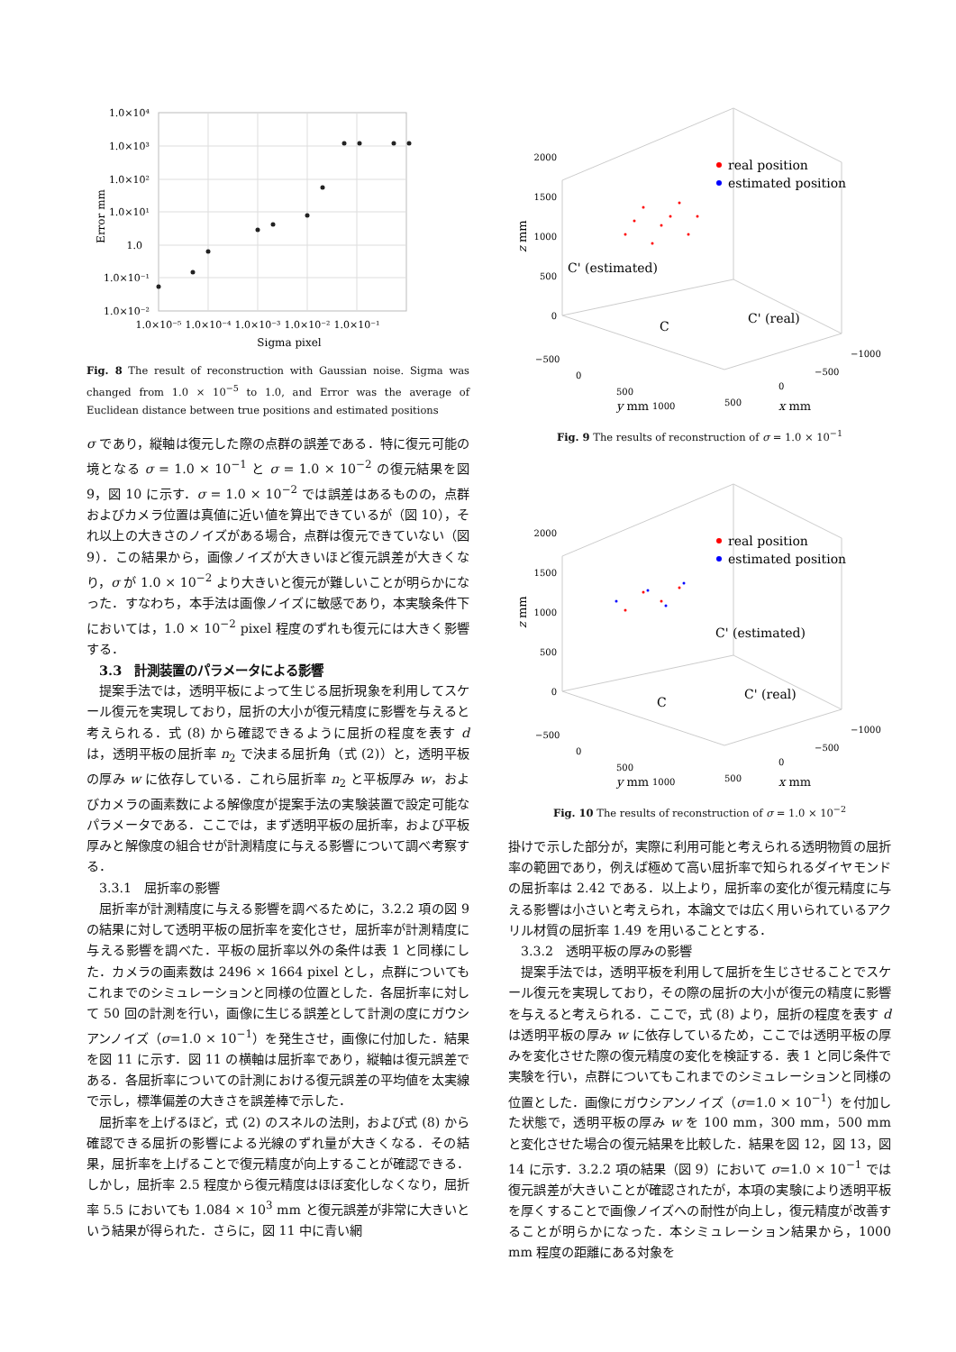1.0×10⁴
1.0×10³
1.0×10²
1.0×10¹
1.0
1.0×10⁻¹
1.0×10⁻²
1.0×10⁻⁵
1.0×10⁻⁴
1.0×10⁻³
1.0×10⁻²
1.0×10⁻¹
Sigma pixel
Error mm
Fig. 8 The result of reconstruction with Gaussian noise. Sigma was changed from 1.0 × 10<sup>−5</sup> to 1.0, and Error was the average of Euclidean distance between true positions and estimated positions
σ であり，縦軸は復元した際の点群の誤差である．特に復元可能の境となる σ = 1.0 × 10<sup>−1</sup> と σ = 1.0 × 10<sup>−2</sup> の復元結果を図 9，図 10 に示す．σ = 1.0 × 10<sup>−2</sup> では誤差はあるものの，点群およびカメラ位置は真値に近い値を算出できているが（図 10），それ以上の大きさのノイズがある場合，点群は復元できていない（図 9）．この結果から，画像ノイズが大きいほど復元誤差が大きくなり，σ が 1.0 × 10<sup>−2</sup> より大きいと復元が難しいことが明らかになった．すなわち，本手法は画像ノイズに敏感であり，本実験条件下においては，1.0 × 10<sup>−2</sup> pixel 程度のずれも復元には大きく影響する．
3.3　計測装置のパラメータによる影響
提案手法では，透明平板によって生じる屈折現象を利用してスケール復元を実現しており，屈折の大小が復元精度に影響を与えると考えられる．式 (8) から確認できるように屈折の程度を表す d は，透明平板の屈折率 n<sub>2</sub> で決まる屈折角（式 (2)）と，透明平板の厚み w に依存している．これら屈折率 n<sub>2</sub> と平板厚み w，およびカメラの画素数による解像度が提案手法の実験装置で設定可能なパラメータである．ここでは，まず透明平板の屈折率，および平板厚みと解像度の組合せが計測精度に与える影響について調べ考察する．
3.3.1　屈折率の影響
屈折率が計測精度に与える影響を調べるために，3.2.2 項の図 9 の結果に対して透明平板の屈折率を変化させ，屈折率が計測精度に与える影響を調べた．平板の屈折率以外の条件は表 1 と同様にした．カメラの画素数は 2496 × 1664 pixel とし，点群についてもこれまでのシミュレーションと同様の位置とした．各屈折率に対して 50 回の計測を行い，画像に生じる誤差として計測の度にガウシアンノイズ（σ=1.0 × 10<sup>−1</sup>）を発生させ，画像に付加した．結果を図 11 に示す．図 11 の横軸は屈折率であり，縦軸は復元誤差である．各屈折率についての計測における復元誤差の平均値を太実線で示し，標準偏差の大きさを誤差棒で示した．
屈折率を上げるほど，式 (2) のスネルの法則，および式 (8) から確認できる屈折の影響による光線のずれ量が大きくなる．その結果，屈折率を上げることで復元精度が向上することが確認できる．しかし，屈折率 2.5 程度から復元精度はほぼ変化しなくなり，屈折率 5.5 においても 1.084 × 10<sup>3</sup> mm と復元誤差が非常に大きいという結果が得られた．さらに，図 11 中に青い網
real position
estimated position
C' (estimated)
C
C' (real)
2000
1500
1000
500
0
−500
0
500
1000
−1000
−500
0
500
y mm
x mm
z mm
Fig. 9 The results of reconstruction of σ = 1.0 × 10<sup>−1</sup>
real position
estimated position
C' (estimated)
C
C' (real)
2000
1500
1000
500
0
−500
0
500
1000
−1000
−500
0
500
y mm
x mm
z mm
Fig. 10 The results of reconstruction of σ = 1.0 × 10<sup>−2</sup>
掛けで示した部分が，実際に利用可能と考えられる透明物質の屈折率の範囲であり，例えば極めて高い屈折率で知られるダイヤモンドの屈折率は 2.42 である．以上より，屈折率の変化が復元精度に与える影響は小さいと考えられ，本論文では広く用いられているアクリル材質の屈折率 1.49 を用いることとする．
3.3.2　透明平板の厚みの影響
提案手法では，透明平板を利用して屈折を生じさせることでスケール復元を実現しており，その際の屈折の大小が復元の精度に影響を与えると考えられる．ここで，式 (8) より，屈折の程度を表す d は透明平板の厚み w に依存しているため，ここでは透明平板の厚みを変化させた際の復元精度の変化を検証する．表 1 と同じ条件で実験を行い，点群についてもこれまでのシミュレーションと同様の位置とした．画像にガウシアンノイズ（σ=1.0 × 10<sup>−1</sup>）を付加した状態で，透明平板の厚み w を 100 mm，300 mm，500 mm と変化させた場合の復元結果を比較した．結果を図 12，図 13，図 14 に示す．3.2.2 項の結果（図 9）において σ=1.0 × 10<sup>−1</sup> では復元誤差が大きいことが確認されたが，本項の実験により透明平板を厚くすることで画像ノイズへの耐性が向上し，復元精度が改善することが明らかになった．本シミュレーション結果から，1000 mm 程度の距離にある対象を